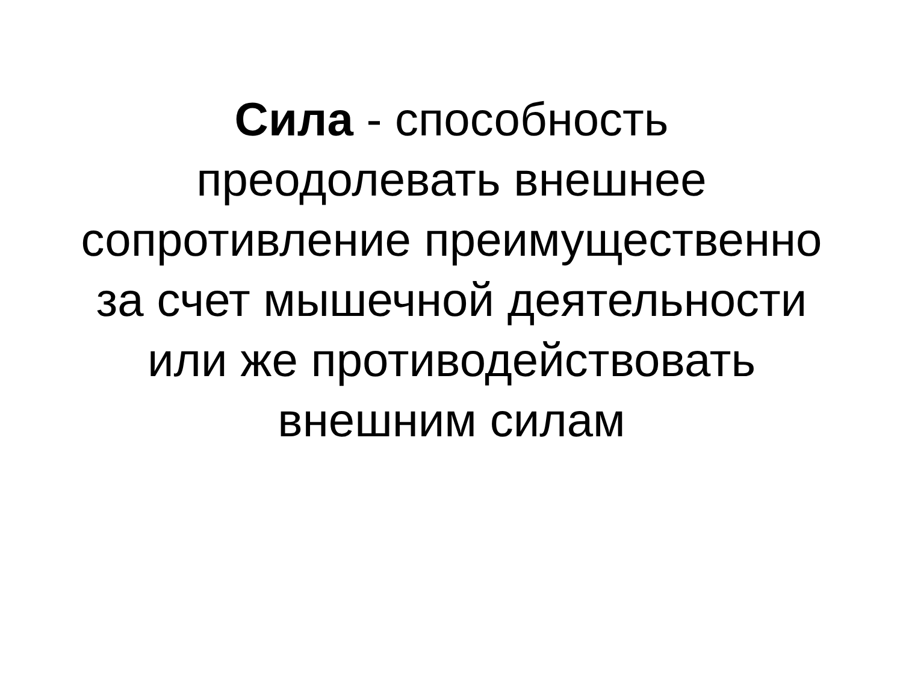Сила - способность
преодолевать внешнее
сопротивление преимущественно
за счет мышечной деятельности
или же противодействовать
внешним силам